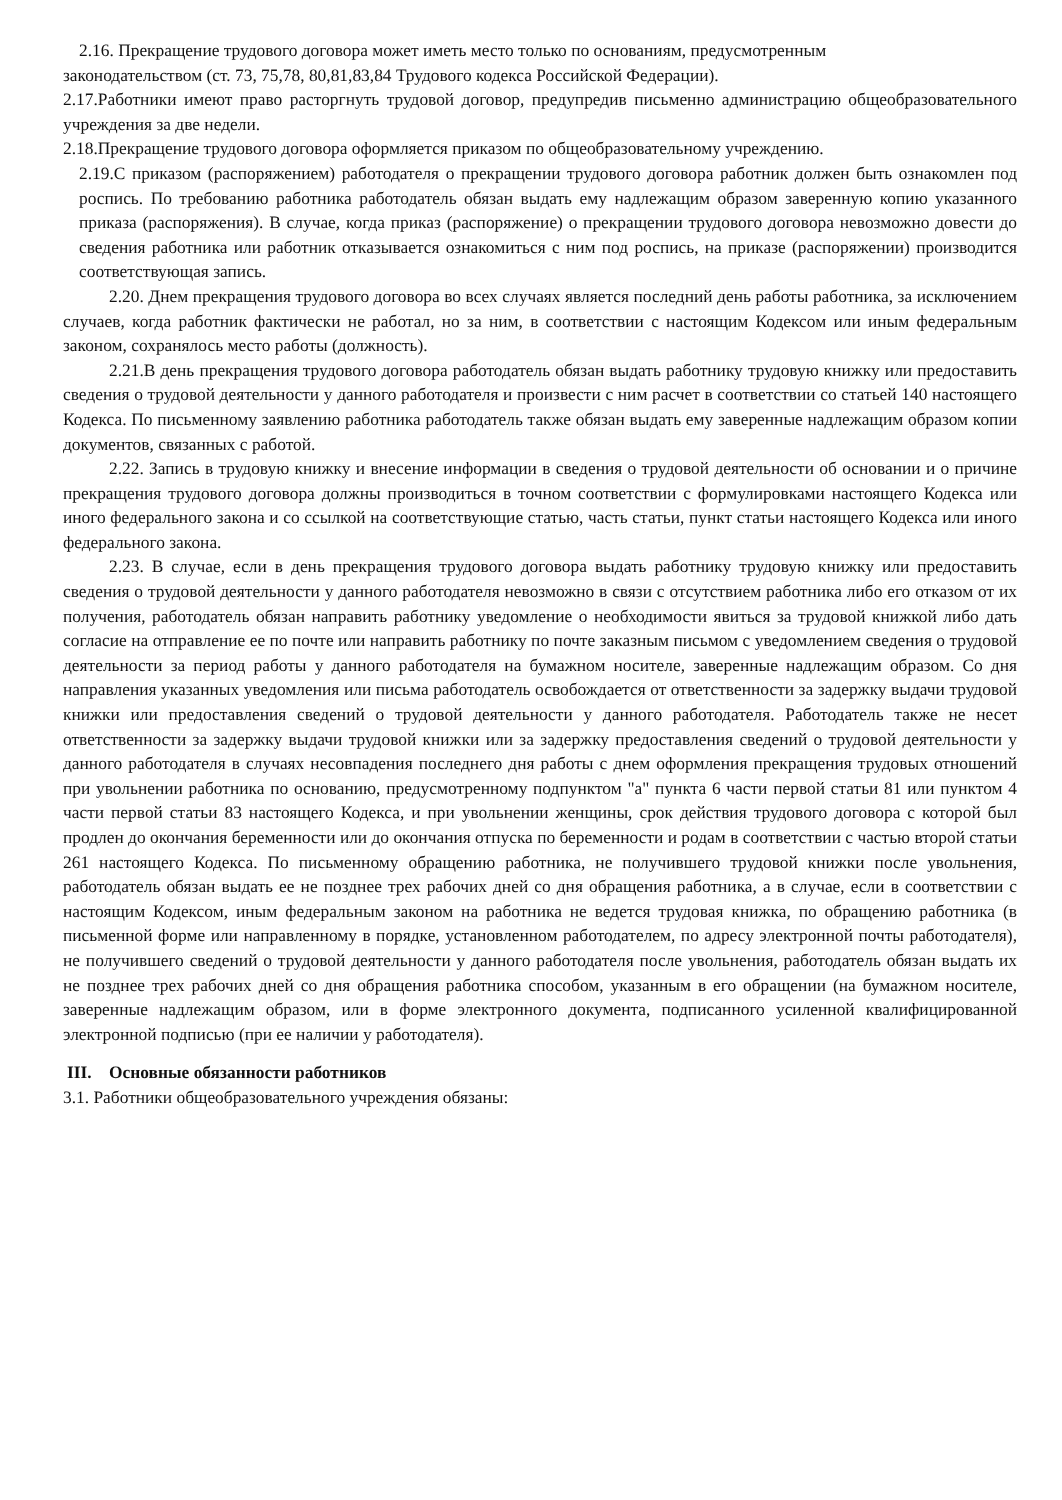2.16. Прекращение трудового договора может иметь место только по основаниям, предусмотренным
законодательством (ст. 73, 75,78, 80,81,83,84 Трудового кодекса Российской Федерации).
2.17.Работники имеют право расторгнуть трудовой договор, предупредив письменно администрацию общеобразовательного учреждения за две недели.
2.18.Прекращение трудового договора оформляется приказом по общеобразовательному учреждению.
2.19.С приказом (распоряжением) работодателя о прекращении трудового договора работник должен быть ознакомлен под роспись. По требованию работника работодатель обязан выдать ему надлежащим образом заверенную копию указанного приказа (распоряжения). В случае, когда приказ (распоряжение) о прекращении трудового договора невозможно довести до сведения работника или работник отказывается ознакомиться с ним под роспись, на приказе (распоряжении) производится соответствующая запись.
2.20. Днем прекращения трудового договора во всех случаях является последний день работы работника, за исключением случаев, когда работник фактически не работал, но за ним, в соответствии с настоящим Кодексом или иным федеральным законом, сохранялось место работы (должность).
2.21.В день прекращения трудового договора работодатель обязан выдать работнику трудовую книжку или предоставить сведения о трудовой деятельности у данного работодателя и произвести с ним расчет в соответствии со статьей 140 настоящего Кодекса. По письменному заявлению работника работодатель также обязан выдать ему заверенные надлежащим образом копии документов, связанных с работой.
2.22. Запись в трудовую книжку и внесение информации в сведения о трудовой деятельности об основании и о причине прекращения трудового договора должны производиться в точном соответствии с формулировками настоящего Кодекса или иного федерального закона и со ссылкой на соответствующие статью, часть статьи, пункт статьи настоящего Кодекса или иного федерального закона.
2.23. В случае, если в день прекращения трудового договора выдать работнику трудовую книжку или предоставить сведения о трудовой деятельности у данного работодателя невозможно в связи с отсутствием работника либо его отказом от их получения, работодатель обязан направить работнику уведомление о необходимости явиться за трудовой книжкой либо дать согласие на отправление ее по почте или направить работнику по почте заказным письмом с уведомлением сведения о трудовой деятельности за период работы у данного работодателя на бумажном носителе, заверенные надлежащим образом. Со дня направления указанных уведомления или письма работодатель освобождается от ответственности за задержку выдачи трудовой книжки или предоставления сведений о трудовой деятельности у данного работодателя. Работодатель также не несет ответственности за задержку выдачи трудовой книжки или за задержку предоставления сведений о трудовой деятельности у данного работодателя в случаях несовпадения последнего дня работы с днем оформления прекращения трудовых отношений при увольнении работника по основанию, предусмотренному подпунктом "а" пункта 6 части первой статьи 81 или пунктом 4 части первой статьи 83 настоящего Кодекса, и при увольнении женщины, срок действия трудового договора с которой был продлен до окончания беременности или до окончания отпуска по беременности и родам в соответствии с частью второй статьи 261 настоящего Кодекса. По письменному обращению работника, не получившего трудовой книжки после увольнения, работодатель обязан выдать ее не позднее трех рабочих дней со дня обращения работника, а в случае, если в соответствии с настоящим Кодексом, иным федеральным законом на работника не ведется трудовая книжка, по обращению работника (в письменной форме или направленному в порядке, установленном работодателем, по адресу электронной почты работодателя), не получившего сведений о трудовой деятельности у данного работодателя после увольнения, работодатель обязан выдать их не позднее трех рабочих дней со дня обращения работника способом, указанным в его обращении (на бумажном носителе, заверенные надлежащим образом, или в форме электронного документа, подписанного усиленной квалифицированной электронной подписью (при ее наличии у работодателя).
III. Основные обязанности работников
3.1. Работники общеобразовательного учреждения обязаны: